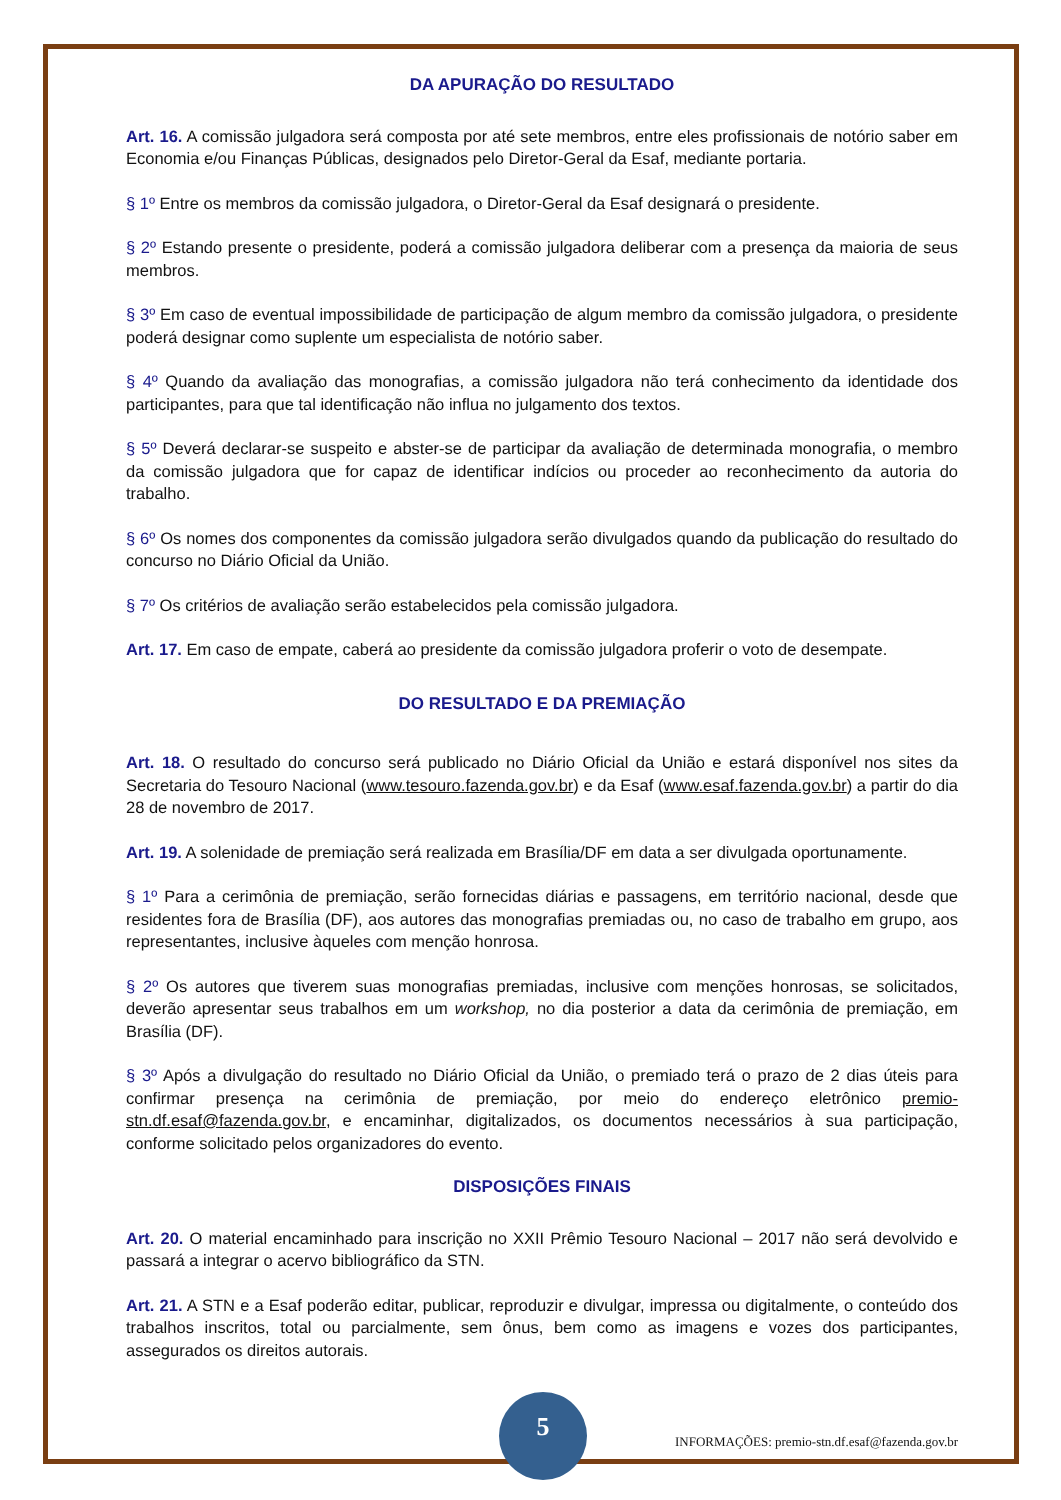DA APURAÇÃO DO RESULTADO
Art. 16. A comissão julgadora será composta por até sete membros, entre eles profissionais de notório saber em Economia e/ou Finanças Públicas, designados pelo Diretor-Geral da Esaf, mediante portaria.
§ 1º Entre os membros da comissão julgadora, o Diretor-Geral da Esaf designará o presidente.
§ 2º Estando presente o presidente, poderá a comissão julgadora deliberar com a presença da maioria de seus membros.
§ 3º Em caso de eventual impossibilidade de participação de algum membro da comissão julgadora, o presidente poderá designar como suplente um especialista de notório saber.
§ 4º Quando da avaliação das monografias, a comissão julgadora não terá conhecimento da identidade dos participantes, para que tal identificação não influa no julgamento dos textos.
§ 5º Deverá declarar-se suspeito e abster-se de participar da avaliação de determinada monografia, o membro da comissão julgadora que for capaz de identificar indícios ou proceder ao reconhecimento da autoria do trabalho.
§ 6º Os nomes dos componentes da comissão julgadora serão divulgados quando da publicação do resultado do concurso no Diário Oficial da União.
§ 7º Os critérios de avaliação serão estabelecidos pela comissão julgadora.
Art. 17. Em caso de empate, caberá ao presidente da comissão julgadora proferir o voto de desempate.
DO RESULTADO E DA PREMIAÇÃO
Art. 18. O resultado do concurso será publicado no Diário Oficial da União e estará disponível nos sites da Secretaria do Tesouro Nacional (www.tesouro.fazenda.gov.br) e da Esaf (www.esaf.fazenda.gov.br) a partir do dia 28 de novembro de 2017.
Art. 19. A solenidade de premiação será realizada em Brasília/DF em data a ser divulgada oportunamente.
§ 1º Para a cerimônia de premiação, serão fornecidas diárias e passagens, em território nacional, desde que residentes fora de Brasília (DF), aos autores das monografias premiadas ou, no caso de trabalho em grupo, aos representantes, inclusive àqueles com menção honrosa.
§ 2º Os autores que tiverem suas monografias premiadas, inclusive com menções honrosas, se solicitados, deverão apresentar seus trabalhos em um workshop, no dia posterior a data da cerimônia de premiação, em Brasília (DF).
§ 3º Após a divulgação do resultado no Diário Oficial da União, o premiado terá o prazo de 2 dias úteis para confirmar presença na cerimônia de premiação, por meio do endereço eletrônico premio-stn.df.esaf@fazenda.gov.br, e encaminhar, digitalizados, os documentos necessários à sua participação, conforme solicitado pelos organizadores do evento.
DISPOSIÇÕES FINAIS
Art. 20. O material encaminhado para inscrição no XXII Prêmio Tesouro Nacional – 2017 não será devolvido e passará a integrar o acervo bibliográfico da STN.
Art. 21. A STN e a Esaf poderão editar, publicar, reproduzir e divulgar, impressa ou digitalmente, o conteúdo dos trabalhos inscritos, total ou parcialmente, sem ônus, bem como as imagens e vozes dos participantes, assegurados os direitos autorais.
INFORMAÇÕES: premio-stn.df.esaf@fazenda.gov.br
5